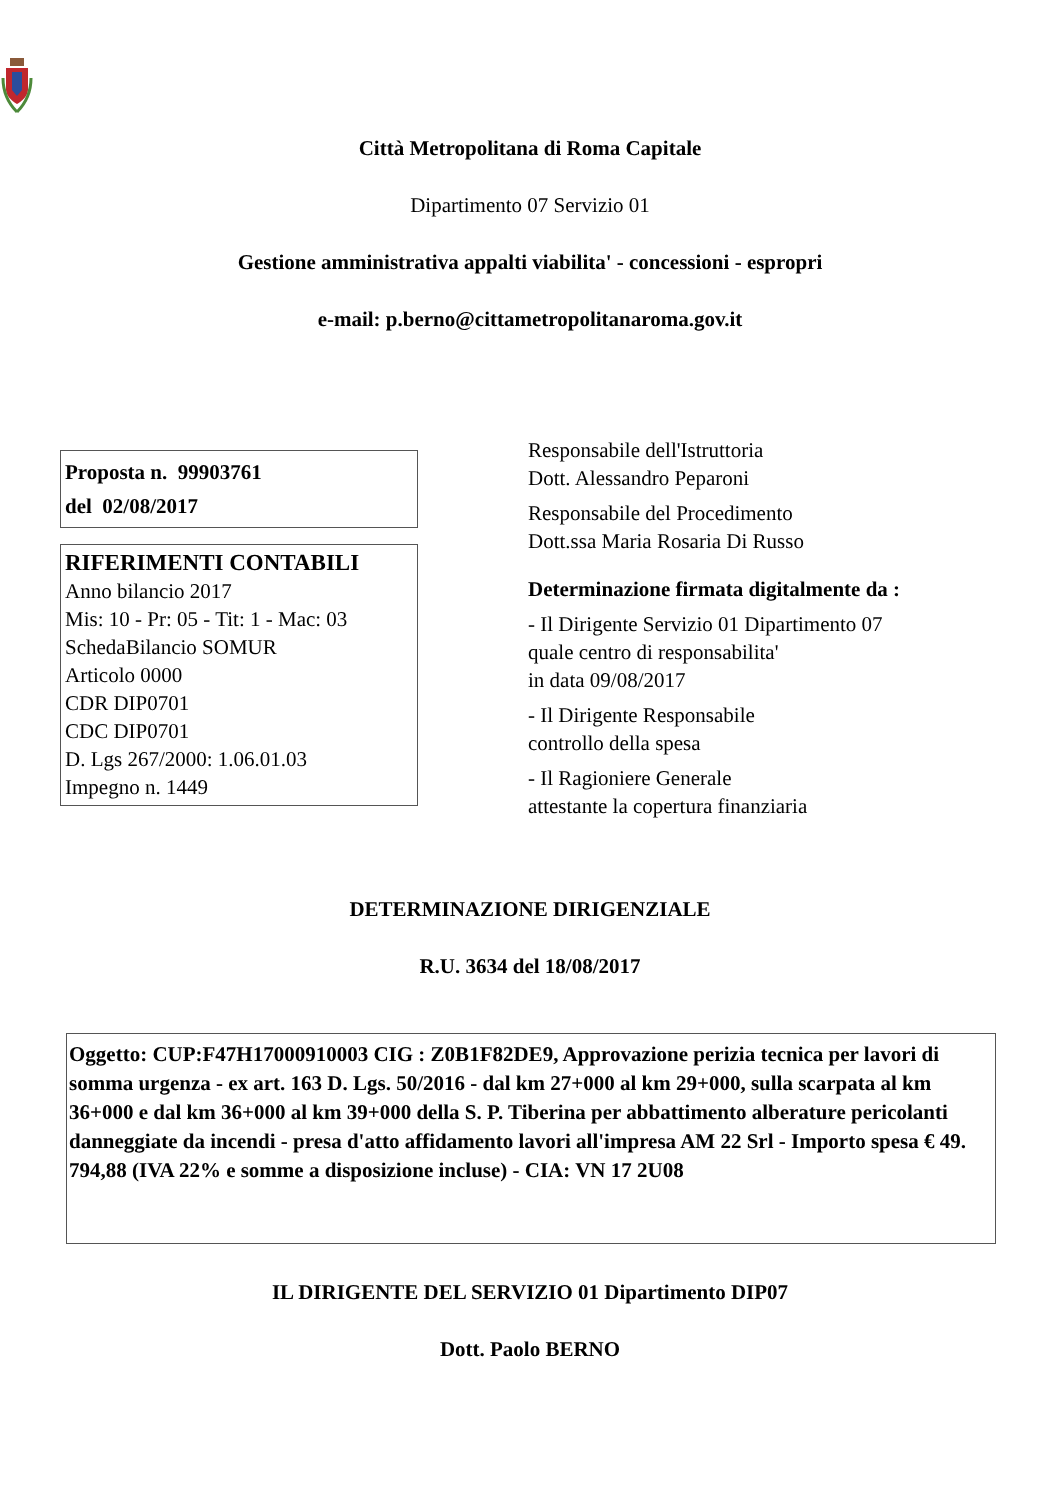Città Metropolitana di Roma Capitale
Dipartimento 07 Servizio 01
Gestione amministrativa appalti viabilita' - concessioni - espropri
e-mail: p.berno@cittametropolitanaroma.gov.it
Proposta n. 99903761
del 02/08/2017
RIFERIMENTI CONTABILI
Anno bilancio 2017
Mis: 10 - Pr: 05 - Tit: 1 - Mac: 03
SchedaBilancio SOMUR
Articolo 0000
CDR DIP0701
CDC DIP0701
D. Lgs 267/2000: 1.06.01.03
Impegno n. 1449
Responsabile dell'Istruttoria
Dott. Alessandro Peparoni
Responsabile del Procedimento
Dott.ssa Maria Rosaria Di Russo
Determinazione firmata digitalmente da :
- Il Dirigente Servizio 01 Dipartimento 07
quale centro di responsabilita'
in data 09/08/2017
- Il Dirigente Responsabile
controllo della spesa
- Il Ragioniere Generale
attestante la copertura finanziaria
DETERMINAZIONE DIRIGENZIALE
R.U. 3634 del 18/08/2017
Oggetto: CUP:F47H17000910003 CIG : Z0B1F82DE9, Approvazione perizia tecnica per lavori di somma urgenza - ex art. 163 D. Lgs. 50/2016 - dal km 27+000 al km 29+000, sulla scarpata al km 36+000 e dal km 36+000 al km 39+000 della S. P. Tiberina per abbattimento alberature pericolanti danneggiate da incendi - presa d'atto affidamento lavori all'impresa AM 22 Srl - Importo spesa € 49. 794,88 (IVA 22% e somme a disposizione incluse) - CIA: VN 17 2U08
IL DIRIGENTE DEL SERVIZIO 01 Dipartimento DIP07
Dott. Paolo BERNO